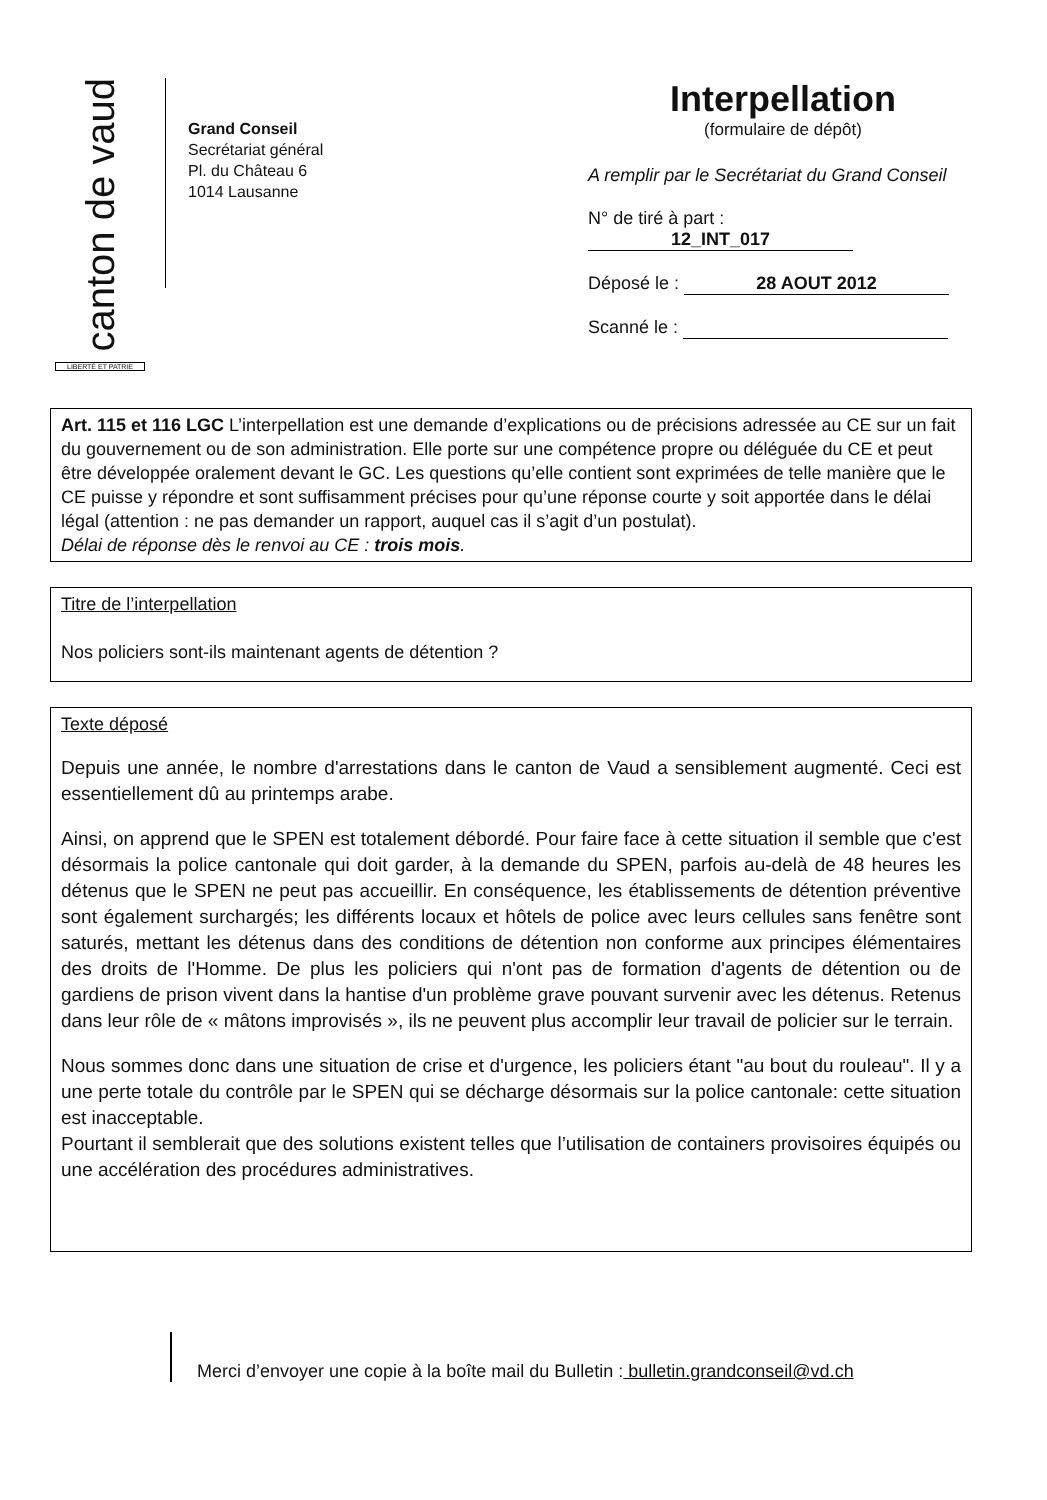canton de vaud
LIBERTÉ ET PATRIE
Grand Conseil
Secrétariat général
Pl. du Château 6
1014 Lausanne
Interpellation
(formulaire de dépôt)
A remplir par le Secrétariat du Grand Conseil
N° de tiré à part : 12_INT_017
Déposé le : 28 AOUT 2012
Scanné le :
Art. 115 et 116 LGC L’interpellation est une demande d’explications ou de précisions adressée au CE sur un fait du gouvernement ou de son administration. Elle porte sur une compétence propre ou déléguée du CE et peut être développée oralement devant le GC. Les questions qu’elle contient sont exprimées de telle manière que le CE puisse y répondre et sont suffisamment précises pour qu’une réponse courte y soit apportée dans le délai légal (attention : ne pas demander un rapport, auquel cas il s’agit d’un postulat).
Délai de réponse dès le renvoi au CE : trois mois.
Titre de l’interpellation
Nos policiers sont-ils maintenant agents de détention ?
Texte déposé
Depuis une année, le nombre d'arrestations dans le canton de Vaud a sensiblement augmenté. Ceci est essentiellement dû au printemps arabe.
Ainsi, on apprend que le SPEN est totalement débordé. Pour faire face à cette situation il semble que c'est désormais la police cantonale qui doit garder, à la demande du SPEN, parfois au-delà de 48 heures les détenus que le SPEN ne peut pas accueillir. En conséquence, les établissements de détention préventive sont également surchargés; les différents locaux et hôtels de police avec leurs cellules sans fenêtre sont saturés, mettant les détenus dans des conditions de détention non conforme aux principes élémentaires des droits de l'Homme. De plus les policiers qui n'ont pas de formation d'agents de détention ou de gardiens de prison vivent dans la hantise d'un problème grave pouvant survenir avec les détenus. Retenus dans leur rôle de « mâtons improvisés », ils ne peuvent plus accomplir leur travail de policier sur le terrain.
Nous sommes donc dans une situation de crise et d'urgence, les policiers étant "au bout du rouleau". Il y a une perte totale du contrôle par le SPEN qui se décharge désormais sur la police cantonale: cette situation est inacceptable.
Pourtant il semblerait que des solutions existent telles que l’utilisation de containers provisoires équipés ou une accélération des procédures administratives.
Merci d’envoyer une copie à la boîte mail du Bulletin : bulletin.grandconseil@vd.ch